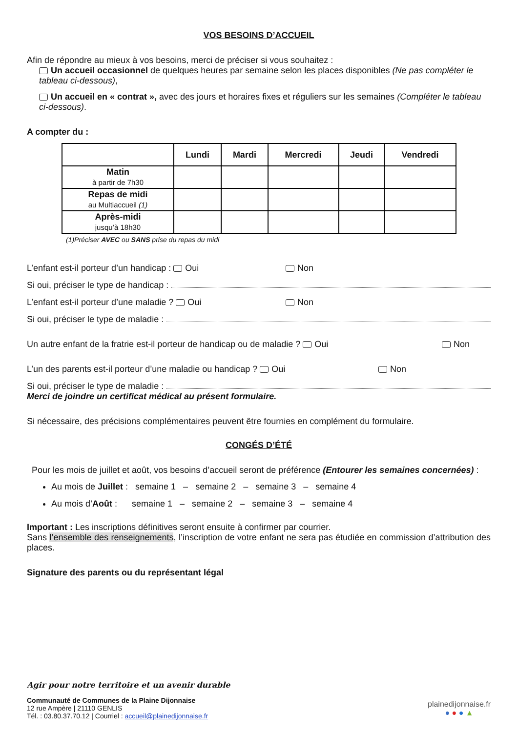VOS BESOINS D’ACCUEIL
Afin de répondre au mieux à vos besoins, merci de préciser si vous souhaitez :
Un accueil occasionnel de quelques heures par semaine selon les places disponibles (Ne pas compléter le tableau ci-dessous),
Un accueil en « contrat », avec des jours et horaires fixes et réguliers sur les semaines (Compléter le tableau ci-dessous).
A compter du :
| | Lundi | Mardi | Mercredi | Jeudi | Vendredi |
| --- | --- | --- | --- | --- | --- |
| Matin à partir de 7h30 | | | | | |
| Repas de midi au Multiaccueil (1) | | | | | |
| Après-midi jusqu’à 18h30 | | | | | |
(1)Préciser AVEC ou SANS prise du repas du midi
L’enfant est-il porteur d’un handicap : Oui Non
Si oui, préciser le type de handicap :
L’enfant est-il porteur d’une maladie ? Oui Non
Si oui, préciser le type de maladie :
Un autre enfant de la fratrie est-il porteur de handicap ou de maladie ? Oui Non
L’un des parents est-il porteur d’une maladie ou handicap ? Oui Non
Si oui, préciser le type de maladie :
Merci de joindre un certificat médical au présent formulaire.
Si nécessaire, des précisions complémentaires peuvent être fournies en complément du formulaire.
CONGÉS D’ÉTÉ
Pour les mois de juillet et août, vos besoins d’accueil seront de préférence (Entourer les semaines concernées) :
Au mois de Juillet : semaine 1 – semaine 2 – semaine 3 – semaine 4
Au mois d’Août : semaine 1 – semaine 2 – semaine 3 – semaine 4
Important : Les inscriptions définitives seront ensuite à confirmer par courrier.
Sans l’ensemble des renseignements, l’inscription de votre enfant ne sera pas étudiée en commission d’attribution des places.
Signature des parents ou du représentant légal
Agir pour notre territoire et un avenir durable
Communauté de Communes de la Plaine Dijonnaise
12 rue Ampère | 21110 GENLIS
Tél. : 03.80.37.70.12 | Courriel : accueil@plainedijonnaise.fr
plainedijonnaise.fr
● ● ● ▲